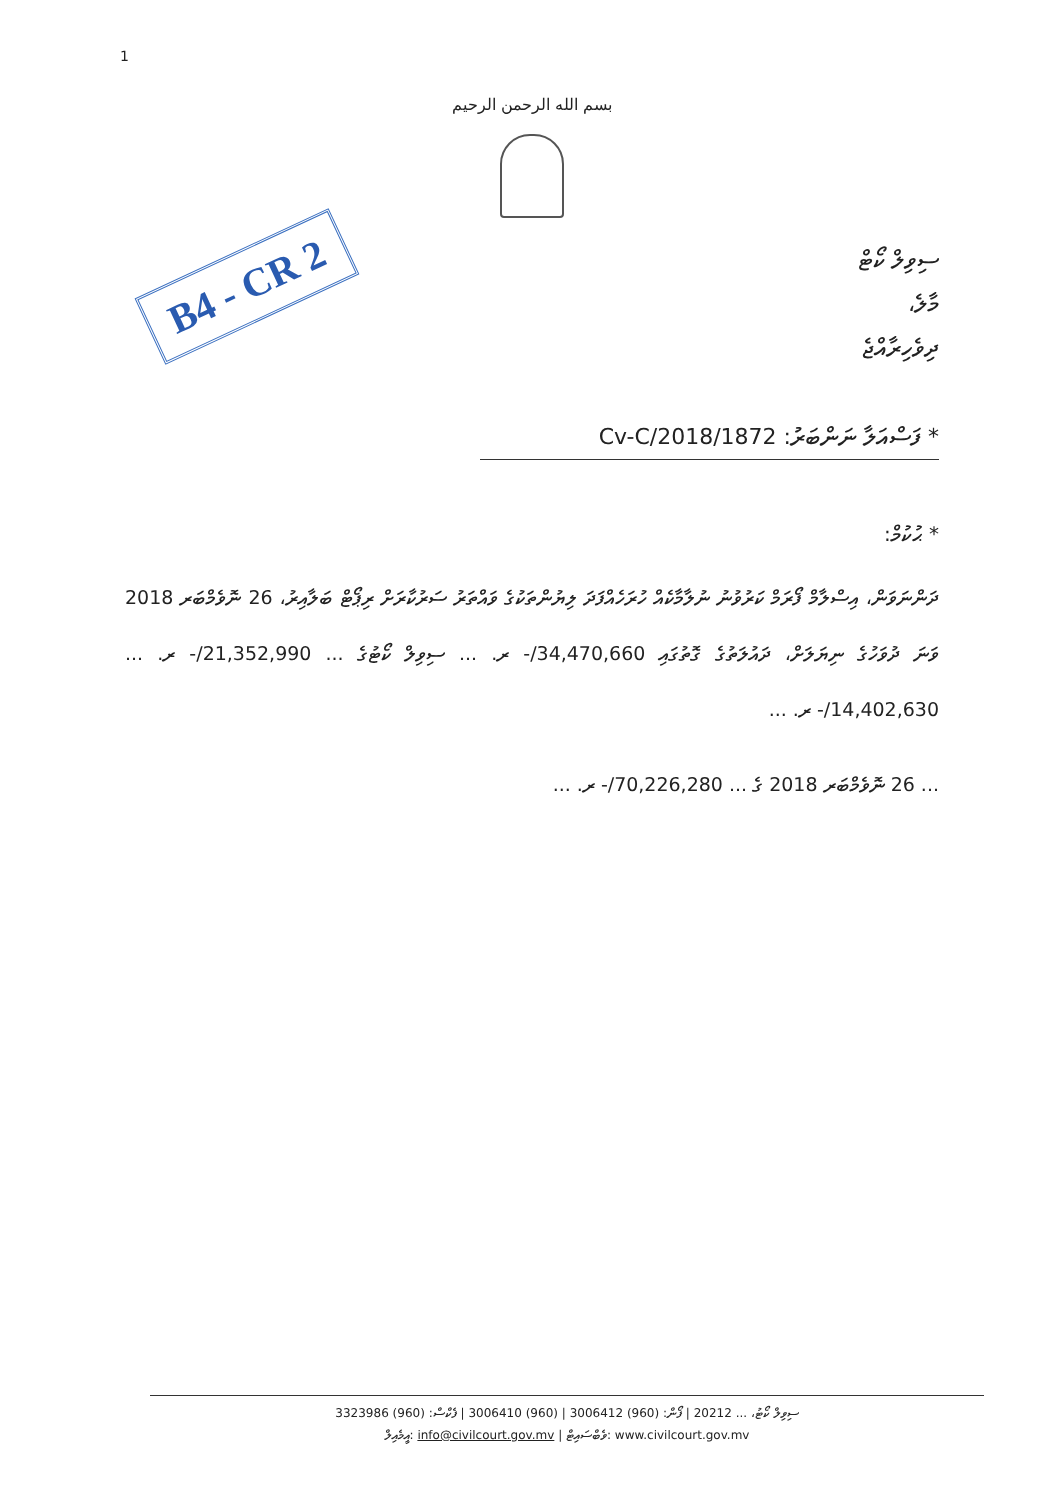1
بسم الله الرحمن الرحيم
B4 - CR 2
ސިވިލް ކޯޓް
މާލެ،
ދިވެހިރާއްޖެ
* ފަސްއަލާ ނަންބަރު: 1872/Cv-C/2018
* ޙުކުމް:
ދަންނަވަން، އިސްލާމް ފޯރަމް ކަރުވުނު ނުލާމާކެއް ހުރަހެއްފަދަ ލިޔުންތަކުގެ ވައްތަރު ސަރުކާރަށް ރިޕޯޓް ބަލާއިރު، 26 ނޮވެމްބަރ 2018 ވަނަ ދުވަހުގެ ނިޔަލަށް، ދައުލަތުގެ ގޮތުގައި 34,470,660/- ރ. ... ސިވިލް ކޯޓުގެ ... 21,352,990/- ރ. ... 14,402,630/- ރ. ...
... 26 ނޮވެމްބަރ 2018 ގެ ... 70,226,280/- ރ. ...
ސިވިލް ކޯޓު، ... 20212 | ފޯން: (960) 3006412 | (960) 3006410 | ފެކްސް: (960) 3323986
އީމެއިލް: info@civilcourt.gov.mv | ވެބްސައިޓް: www.civilcourt.gov.mv